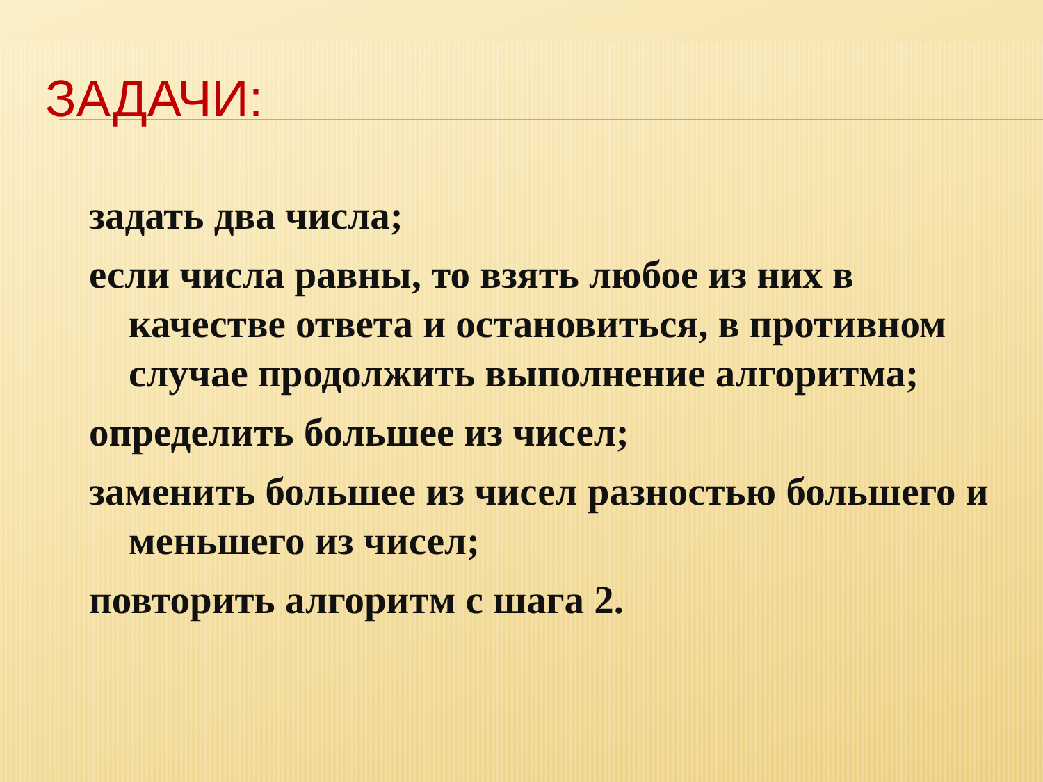ЗАДАЧИ:
задать два числа;
если числа равны, то взять любое из них в качестве ответа и остановиться, в противном случае продолжить выполнение алгоритма;
определить большее из чисел;
заменить большее из чисел разностью большего и меньшего из чисел;
повторить алгоритм с шага 2.